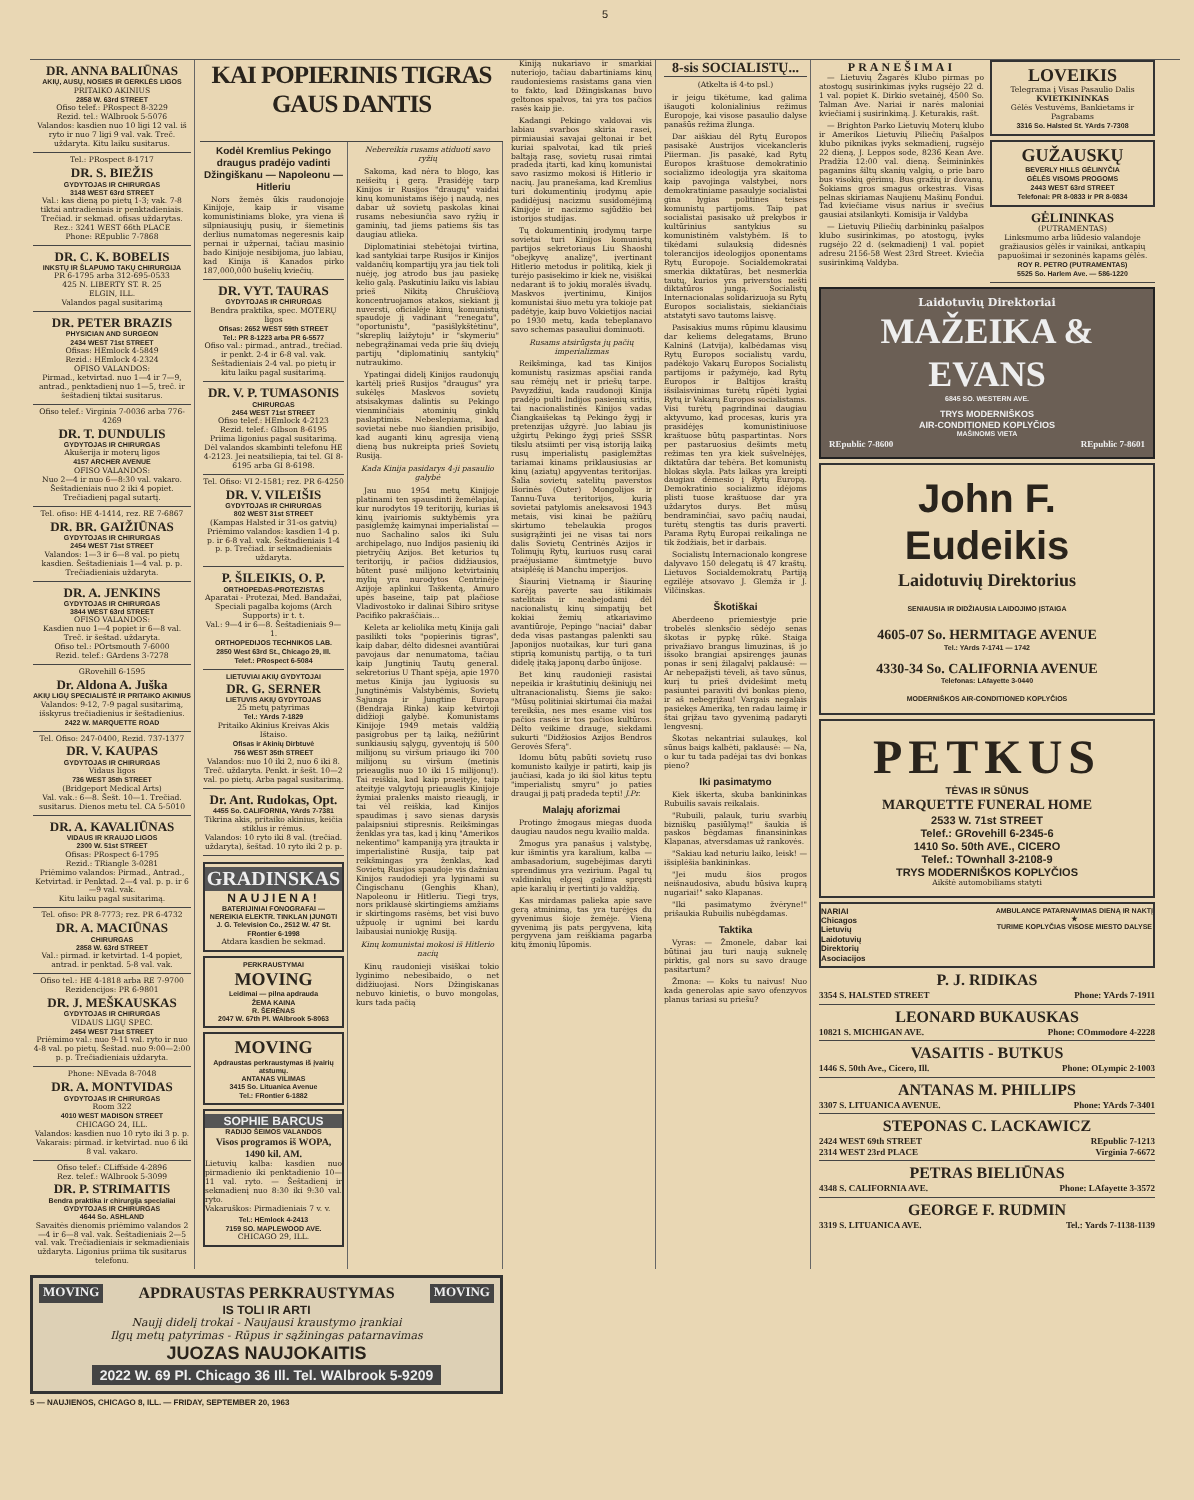5
DR. ANNA BALIŪNAS
AKIŲ, AUSŲ, NOSIES IR GERKLĖS LIGOS
PRITAIKO AKINIUS
2858 W. 63rd STREET
Ofiso telef.: PRospect 8-3229
Rezid. tel.: WAlbrook 5-5076
Valandos: kasdien nuo 10 ligi 12 val. iš ryto ir nuo 7 ligi 9 val. vak. Treč. uždaryta. Kitu laiku susitarus.
Tel.: PRospect 8-1717
DR. S. BIEŽIS
GYDYTOJAS IR CHIRURGAS
3148 WEST 63rd STREET
Val.: kas dieną po pietų 1-3; vak. 7-8 tiktai antradieniais ir penktadieniais. Trečiad. ir sekmad. ofisas uždarytas.
Rez.: 3241 WEST 66th PLACE
Phone: REpublic 7-7868
DR. C. K. BOBELIS
INKSTŲ IR ŠLAPUMO TAKŲ CHIRURGIJA
PR 6-1795 arba 312-695-0533
425 N. LIBERTY ST. R. 25
ELGIN, ILL.
Valandos pagal susitarimą
DR. PETER BRAZIS
PHYSICIAN AND SURGEON
2434 WEST 71st STREET
Ofisas: HEmlock 4-5849
Rezid.: HEmlock 4-2324
OFISO VALANDOS:
Pirmad., ketvirtad. nuo 1—4 ir 7—9, antrad., penktadienį nuo 1—5, treč. ir šeštadienį tiktai susitarus.
Ofiso telef.: Virginia 7-0036 arba 776-4269
DR. T. DUNDULIS
GYDYTOJAS IR CHIRURGAS
Akušerija ir moterų ligos
4157 ARCHER AVENUE
OFISO VALANDOS:
Nuo 2—4 ir nuo 6—8:30 val. vakaro. Šeštadieniais nuo 2 iki 4 popiet. Trečiadienį pagal sutartį.
Tel. ofiso: HE 4-1414, rez. RE 7-6867
DR. BR. GAIŽIŪNAS
GYDYTOJAS IR CHIRURGAS
2454 WEST 71st STREET
Valandos: 1—3 ir 6—8 val. po pietų kasdien. Šeštadieniais 1—4 val. p. p. Trečiadieniais uždaryta.
DR. A. JENKINS
GYDYTOJAS IR CHIRURGAS
3844 WEST 63rd STREET
OFISO VALANDOS:
Kasdien nuo 1—4 popiet ir 6—8 val. Treč. ir šeštad. uždaryta.
Ofiso tel.: POrtsmouth 7-6000
Rezid. telef.: GArdens 3-7278
GRovehill 6-1595
Dr. Aldona A. Juška
AKIŲ LIGŲ SPECIALISTĖ IR PRITAIKO AKINIUS
Valandos: 9-12, 7-9 pagal susitarimą, išskyrus trečiadienius ir šeštadienius.
2422 W. MARQUETTE ROAD
Tel. Ofiso: 247-0400, Rezid. 737-1377
DR. V. KAUPAS
GYDYTOJAS IR CHIRURGAS
Vidaus ligos
736 WEST 35th STREET
(Bridgeport Medical Arts)
Val. vak.: 6—8. Šešt. 10—1. Trečiad. susitarus. Dienos metu tel. CA 5-5010
DR. A. KAVALIŪNAS
VIDAUS IR KRAUJO LIGOS
2300 W. 51st STREET
Ofisas: PRospect 6-1795
Rezid.: TRiangle 3-0281
Priėmimo valandos: Pirmad., Antrad., Ketvirtad. ir Penktad. 2—4 val. p. p. ir 6—9 val. vak.
Kitu laiku pagal susitarimą.
Tel. ofiso: PR 8-7773; rez. PR 6-4732
DR. A. MACIŪNAS
CHIRURGAS
2858 W. 63rd STREET
Val.: pirmad. ir ketvirtad. 1-4 popiet, antrad. ir penktad. 5-8 val. vak.
Ofiso tel.: HE 4-1818 arba RE 7-9700
Rezidencijos: PR 6-9801
DR. J. MEŠKAUSKAS
GYDYTOJAS IR CHIRURGAS
VIDAUS LIGŲ SPEC.
2454 WEST 71st STREET
Priėmimo val.: nuo 9-11 val. ryto ir nuo 4-8 val. po pietų. Šeštad. nuo 9:00—2:00 p. p. Trečiadieniais uždaryta.
Phone: NEvada 8-7048
DR. A. MONTVIDAS
GYDYTOJAS IR CHIRURGAS
Room 322
4010 WEST MADISON STREET
CHICAGO 24, ILL.
Valandos: kasdien nuo 10 ryto iki 3 p. p. Vakarais: pirmad. ir ketvirtad. nuo 6 iki 8 val. vakaro.
Ofiso telef.: CLiffside 4-2896
Rez. telef.: WAlbrook 5-3099
DR. P. STRIMAITIS
Bendra praktika ir chirurgija specialiai GYDYTOJAS IR CHIRURGAS
4644 So. ASHLAND
Savaitės dienomis priėmimo valandos 2—4 ir 6—8 val. vak. Šeštadieniais 2—5 val. vak. Trečiadieniais ir sekmadieniais uždaryta. Ligonius priima tik susitarus telefonu.
KAI POPIERINIS TIGRAS GAUS DANTIS
Kiniją nukariavo ir smarkiai nuteriojo, tačiau dabartiniams kinų raudoniesiems rasistams gana vien to fakto, kad Džingiskanas buvo geltonos spalvos, tai yra tos pačios rasės kaip jie.
Kadangi Pekingo valdovai vis labiau svarbos skiria rasei, pirmiausiai savajai geltonai ir bet kuriai spalvotai, kad tik prieš baltąją rasę, sovietų rusai rimtai pradeda įtarti, kad kinų komunistai savo rasizmo mokosi iš Hitlerio ir nacių. Jau pranešama, kad Kremlius turi dokumentinių įrodymų apie padidėjusį nacizmu susidomėjimą Kinijoje ir nacizmo sąjūdžio bei istorijos studijas.
Tų dokumentinių įrodymų tarpe sovietai turi Kinijos komunistų partijos sekretoriaus Liu Shaoshi "obejkyvę analizę", įvertinant Hitlerio metodus ir politiką, kiek ji turėjo pasisekimo ir kiek ne, visiškai nedarant iš to jokių moralės išvadų. Maskvos įvertinimu, Kinijos komunistai šiuo metu yra tokioje pat padėtyje, kaip buvo Vokietijos naciai po 1930 metų, kada tebeplanavo savo schemas pasauliui dominuoti.
Rusams atsirūgsta jų pačių imperializmas
Reikšminga, kad tas Kinijos komunistų rasizmas apsčiai randa sau rėmėjų net ir priešų tarpe. Pavyzdžiui, kada raudonoji Kinija pradėjo pulti Indijos pasienių sritis, tai nacionalistinės Kinijos vadas Čiangkaišekas tą Pekingo žygį ir pretenzijas užgyrė. Juo labiau jis užgirtų Pekingo žygį prieš SSSR tikslu atsiimti per visą istoriją laiką rusų imperialistų pasiglemžtas tariamai kinams priklausiusias ar kinų (aziatų) apgyventas teritorijas. Šalia sovietų satelitų paverstos Išorinės (Outer) Mongolijos ir Tannu-Tuva teritorijos, kurią sovietai patylomis aneksavosi 1943 metais, visi kinai be pažiūrų skirtumo tebelaukia progos susigrąžinti jei ne visas tai nors dalis Sovietų Centrinės Azijos ir Tolimųjų Rytų, kuriuos rusų carai praėjusiame šimtmetyje buvo atsiplėšę iš Manchu imperijos.
Šiaurinį Vietnamą ir Šiaurinę Korėją paverte sau ištikimais satelitais ir neabejodami dėl nacionalistų kinų simpatijų bet kokiai žemių atkariavimo avantiūroje, Pepingo "naciai" dabar deda visas pastangas palenkti sau Japonijos nuotaikas, kur turi gana stiprią komunistų partiją, o ta turi didelę įtaką japonų darbo ūnijose.
Bet kinų raudonieji rasistai nepeikia ir kraštutinių dešiniųjų nei ultranacionalistų. Šiems jie sako: "Mūsų politiniai skirtumai čia mažai tereikšia, nes mes esame visi tos pačios rasės ir tos pačios kultūros. Dėlto veikime drauge, siekdami sukurti "Didžiosios Azijos Bendros Gerovės Sferą".
Idomu būtų pabūti sovietų ruso komunisto kailyje ir patirti, kaip jis jaučiasi, kada jo iki šiol kitus teptu "imperialistų smyru" jo paties draugai jį patį pradeda tepti! J.Pr.
Malajų aforizmai
Protingo žmogaus miegas duoda daugiau naudos negu kvailio malda.
Žmogus yra panašus į valstybę, kur išmintis yra karalium, kalba — ambasadorium, sugebėjimas daryti sprendimus yra vezirium. Pagal tų valdininkų elgesį galima spręsti apie karalių ir įvertinti jo valdžią.
Kas mirdamas palieka apie save gerą atminimą, tas yra turėjęs du gyvenimus šioje žemėje. Vieną gyvenimą jis pats pergyvena, kitą pergyvena jam reiškiama pagarba kitų žmonių lūpomis.
8-sis SOCIALISTŲ...
(Atkelta iš 4-to psl.)
ir jeigu tikėtume, kad galima išaugoti kolonialinius režimus Europoje, kai visose pasaulio dalyse panašūs režima žlunga.
Dar aiškiau dėl Rytų Europos pasisakė Austrijos vicekancleris Piierman. Jis pasakė, kad Rytų Europos kraštuose demokratinio socializmo ideologija yra skaitoma kaip pavojinga valstybei, nors demokratiniame pasaulyje socialistai gina lygias politines teises komunistų partijoms. Taip pat socialistai pasisako už prekybos ir kultūrinius santykius su komunistinėm valstybėm. Iš to tikėdami sulauksią didesnės tolerancijos ideologijos oponentams Rytų Europoje. Socialdemokratai smerkia diktatūras, bet nesmerkia tautų, kurios yra priverstos nešti diktatūros jungą. Socialistų Internacionalas solidarizuoja su Rytų Europos socialistais, siekiančiais atstatyti savo tautoms laisvę.
Pasisakius mums rūpimu klausimu dar keliems delegatams, Bruno Kalninš (Latvija), kalbėdamas visų Rytų Europos socialistų vardu, padėkojo Vakarų Europos Socialistų partijoms ir pažymėjo, kad Rytų Europos ir Baltijos kraštų išsilaisvinimas turėtų rūpėti lygiai Rytų ir Vakarų Europos socialistams. Visi turėtų pagrindinai daugiau aktyvumo, kad procesas, kuris yra prasidėjęs komunistiniuose kraštuose būtų paspartintas. Nors per pastaruosius dešimts metų režimas ten yra kiek sušvelnėjęs, diktatūra dar tebėra. Bet komunistų blokas skyla. Pats laikas yra kreipti daugiau dėmesio į Rytų Europą. Demokratinio socializmo idėjoms plisti tuose kraštuose dar yra uždarytos durys. Bet mūsų bendraminčiai, savo pačių naudai, turėtų stengtis tas duris praverti. Parama Rytų Europai reikalinga ne tik žodžiais, bet ir darbais.
Socialistų Internacionalo kongrese dalyvavo 150 delegatų iš 47 kraštų. Lietuvos Socialdemokratų Partiją egzilėje atsovavo J. Glemža ir J. Vilčinskas.
Škotiškai
Aberdeeno priemiestyje prie trobelės slenksčio sėdėjo senas škotas ir pypkę rūkė. Staiga privažiavo brangus limuzinas, iš jo išsoko brangiai apsirengęs jaunas ponas ir senį žilagalvį paklausė: — Ar nebepažįsti tėveli, aš tavo sūnus, kurį tu prieš dvidešimt metų pasiuntei paraviti dvi bonkas pieno, ir aš nebegrįžau! Vargais negalais pasiekęs Ameriką, ten radau laimę ir štai grįžau tavo gyvenimą padaryti lengvesnį.
Škotas nekantriai sulaukęs, kol sūnus baigs kalbėti, paklausė: — Na, o kur tu tada padėjai tas dvi bonkas pieno?
Iki pasimatymo
Kiek iškerta, skuba bankininkas Rubuilis savais reikalais.
"Rubuili, palauk, turiu svarbių bizniškų pasiūlymą!" šaukia iš paskos bėgdamas finansininkas Klapanas, atversdamas už rankovės.
"Sakiau kad neturiu laiko, leisk! — išsiplėšia bankininkas.
"Jei mudu šios progos neišnaudosiva, abudu būsiva kuprą nugariai!" sako Klapanas.
"Iki pasimatymo žvėryne!" prišaukia Rubuilis nubėgdamas.
Taktika
Vyras: — Žmonele, dabar kai būtinai jau turi naują suknelę pirktis, gal nors su savo drauge pasitartum?
Žmona: — Koks tu naivus! Nuo kada generolas apie savo ofenzyvos planus tariasi su priešu?
PRANEŠIMAI
— Lietuvių Žagarės Klubo pirmas po atostogų susirinkimas įvyks rugsėjo 22 d. 1 val. popiet K. Dirkio svetainėj, 4500 So. Talman Ave. Nariai ir narės maloniai kviečiami į susirinkimą. J. Keturakis, rašt.
— Brighton Parko Lietuvių Moterų klubo ir Amerikos Lietuvių Piliečių Pašalpos klubo piknikas įvyks sekmadienį, rugsėjo 22 dieną, J. Leppos sode, 8236 Kean Ave. Pradžia 12:00 val. dieną. Šeimininkės pagamins šiltų skanių valgių, o prie baro bus visokių gėrimų. Bus gražių ir dovanų. Šokiams gros smagus orkestras. Visas pelnas skiriamas Naujienų Mašinų Fondui. Tad kviečiame visus narius ir svečius gausiai atsilankyti. Komisija ir Valdyba
— Lietuvių Piliečių darbininkų pašalpos klubo susirinkimas, po atostogų, įvyks rugsėjo 22 d. (sekmadienį) 1 val. popiet adresu 2156-58 West 23rd Street. Kviečia susirinkimą Valdyba.
LOVEIKIS
Telegrama į Visas Pasaulio Dalis
KVIETKININKAS
Gėlės Vestuvėms, Bankietams ir Pagrabams
3316 So. Halsted St. YArds 7-7308
GUŽAUSKŲ
BEVERLY HILLS GĖLINYČIA
GĖLĖS VISOMS PROGOMS
2443 WEST 63rd STREET
Telefonai: PR 8-0833 ir PR 8-0834
GĖLININKAS
(PUTRAMENTAS)
Linksmumo arba liūdesio valandoje gražiausios gėlės ir vainikai, antkapių papuošimai ir sezoninės kapams gėlės.
ROY R. PETRO (PUTRAMENTAS)
5525 So. Harlem Ave. — 586-1220
Laidotuvių Direktoriai
MAŽEIKA & EVANS
6845 SO. WESTERN AVE.
TRYS MODERNIŠKOS
AIR-CONDITIONED KOPLYČIOS
MAŠINOMS VIETA
REpublic 7-8600 REpublic 7-8601
John F. Eudeikis
Laidotuvių Direktorius
SENIAUSIA IR DIDŽIAUSIA LAIDOJIMO ĮSTAIGA
4605-07 So. HERMITAGE AVENUE
Tel.: YArds 7-1741 — 1742
4330-34 So. CALIFORNIA AVENUE
Telefonas: LAfayette 3-0440
MODERNIŠKOS AIR-CONDITIONED KOPLYČIOS
PETKUS
TĖVAS IR SŪNUS
MARQUETTE FUNERAL HOME
2533 W. 71st STREET
Telef.: GRovehill 6-2345-6
1410 So. 50th AVE., CICERO
Telef.: TOwnhall 3-2108-9
TRYS MODERNIŠKOS KOPLYČIOS
Aikštė automobiliams statyti
NARIAI
Chicagos
Lietuvių
Laidotuvių
Direktorių
Asociacijos
AMBULANCE PATARNAVIMAS DIENĄ IR NAKTĮ
★
TURIME KOPLYČIAS VISOSE MIESTO DALYSE
P. J. RIDIKAS
3354 S. HALSTED STREET Phone: YArds 7-1911
LEONARD BUKAUSKAS
10821 S. MICHIGAN AVE. Phone: COmmodore 4-2228
VASAITIS - BUTKUS
1446 S. 50th Ave., Cicero, Ill. Phone: OLympic 2-1003
ANTANAS M. PHILLIPS
3307 S. LITUANICA AVENUE. Phone: YArds 7-3401
STEPONAS C. LACKAWICZ
2424 WEST 69th STREET REpublic 7-1213
2314 WEST 23rd PLACE Virginia 7-6672
PETRAS BIELIŪNAS
4348 S. CALIFORNIA AVE. Phone: LAfayette 3-3572
GEORGE F. RUDMIN
3319 S. LITUANICA AVE. Tel.: Yards 7-1138-1139
Kodėl Kremlius Pekingo draugus pradėjo vadinti Džingiškanu — Napoleonu — Hitleriu
Nors žemės ūkis raudonojoje Kinijoje, kaip ir visame komunistiniams bloke, yra viena iš silpniausiųjų pusių, ir šiemetinis derlius numatomas negeresnis kaip pernai ir užpernai, tačiau masinio bado Kinijoje nesibijoma, juo labiau, kad Kinija iš Kanados pirko 187,000,000 bušelių kviečių.
DR. VYT. TAURAS
GYDYTOJAS IR CHIRURGAS
Bendra praktika, spec. MOTERŲ ligos
Ofisas: 2652 WEST 59th STREET
Tel.: PR 8-1223 arba PR 6-5577
Ofiso val.: pirmad., antrad., trečiad. ir penkt. 2-4 ir 6-8 val. vak. Šeštadieniais 2-4 val. po pietų ir kitu laiku pagal susitarimą.
DR. V. P. TUMASONIS
CHIRURGAS
2454 WEST 71st STREET
Ofiso telef.: HEmlock 4-2123
Rezid. telef.: GIbson 8-6195
Priima ligonius pagal susitarimą. Dėl valandos skambinti telefonu HE 4-2123. Jei neatsiliepia, tai tel. GI 8-6195 arba GI 8-6198.
Tel. Ofiso: VI 2-1581; rez. PR 6-4250
DR. V. VILEIŠIS
GYDYTOJAS IR CHIRURGAS
802 WEST 31st STREET
(Kampas Halsted ir 31-os gatvių)
Priėmimo valandos: kasdien 1-4 p. p. ir 6-8 val. vak. Šeštadieniais 1-4 p. p. Trečiad. ir sekmadieniais uždaryta.
P. ŠILEIKIS, O. P.
ORTHOPEDAS-PROTEZISTAS
Aparatai - Protezai, Med. Bandažai, Speciali pagalba kojoms (Arch Supports) ir t. t.
Val.: 9—4 ir 6—8. Šeštadieniais 9—1.
ORTHOPEDIJOS TECHNIKOS LAB.
2850 West 63rd St., Chicago 29, Ill.
Telef.: PRospect 6-5084
LIETUVIAI AKIŲ GYDYTOJAI
DR. G. SERNER
LIETUVIS AKIŲ GYDYTOJAS
25 metų patyrimas
Tel.: YArds 7-1829
Pritaiko Akinius Kreivas Akis Ištaiso.
Ofisas ir Akinių Dirbtuvė
756 WEST 35th STREET
Valandos: nuo 10 iki 2, nuo 6 iki 8. Treč. uždaryta. Penkt. ir šešt. 10—2 val. po pietų. Arba pagal susitarimą.
Dr. Ant. Rudokas, Opt.
4455 So. CALIFORNIA, YArds 7-7381
Tikrina akis, pritaiko akinius, keičia stiklus ir rėmus.
Valandos: 10 ryto iki 8 val. (trečiad. uždaryta), šeštad. 10 ryto iki 2 p. p.
GRADINSKAS
NAUJIENA!
BATERIJINIAI FONOGRAFAI — NEREIKIA ELEKTR. TINKLAN ĮJUNGTI
J. G. Television Co., 2512 W. 47 St.
FRontier 6-1998
Atdara kasdien be sekmad.
PERKRAUSTYMAI
MOVING
Leidimai — pilna apdrauda
ŽEMA KAINA
R. ŠERĖNAS
2047 W. 67th Pl. WAlbrook 5-8063
MOVING
Apdraustas perkraustymas iš įvairių atstumų.
ANTANAS VILIMAS
3415 So. Lituanica Avenue
Tel.: FRontier 6-1882
SOPHIE BARCUS
RADIJO ŠEIMOS VALANDOS
Visos programos iš WOPA, 1490 kil. AM.
Lietuvių kalba: kasdien nuo pirmadienio iki penktadienio 10—11 val. ryto. — Šeštadienį ir sekmadienį nuo 8:30 iki 9:30 val. ryto.
Vakaruškos: Pirmadieniais 7 v. v.
Tel.: HEmlock 4-2413
7159 SO. MAPLEWOOD AVE.
CHICAGO 29, ILL.
Nebereikia rusams atiduoti savo ryžių
Sakoma, kad nėra to blogo, kas neišeitų į gerą. Prasidėję tarp Kinijos ir Rusijos "draugų" vaidai kinų komunistams išėjo į naudą, nes dabar už sovietų paskolas kinai rusams nebesiunčia savo ryžių ir gaminių, tad jiems patiems šis tas daugiau atlieka.
Diplomatiniai stebėtojai tvirtina, kad santykiai tarpe Rusijos ir Kinijos valdančių kompartijų yra jau tiek toli nuėję, jog atrodo bus jau pasiekę kelio galą. Paskutiniu laiku vis labiau prieš Nikitą Chruščiovą koncentruojamos atakos, siekiant jį nuversti, oficialėje kinų komunistų spaudoje jį vadinant "renegatu", "oportunistu", "pasišlykštėtinu", "skreplių laižytoju" ir "skymeriu" nebegrąžinamai veda prie šių dviejų partijų "diplomatinių santykių" nutraukimo.
Ypatingai didelį Kinijos raudonųjų kartėlį prieš Rusijos "draugus" yra sukėlęs Maskvos sovietų atsisakymas dalintis su Pekingo vienminčiais atominių ginklų paslaptimis. Nebeslepiama, kad sovietai nebe nuo šiandien prisibijo, kad auganti kinų agresija vieną dieną bus nukreipta prieš Sovietų Rusiją.
Kada Kinija pasidarys 4-ji pasaulio galybė
Jau nuo 1954 metų Kinijoje platinami ten spausdinti žemėlapiai, kur nurodytos 19 teritorijų, kurias iš kinų įvairiomis suktybėmis yra pasiglemžę kaimynai imperialistai — nuo Sachalino salos iki Sulu archipelago, nuo Indijos pasienių iki pietryčių Azijos. Bet keturios tų teritorijų, ir pačios didžiausios, būtent pusė milijono ketvirtainių mylių yra nurodytos Centrinėje Azijoje aplinkui Taškentą, Amuro upės baseine, taip pat plačiose Vladivostoko ir dalinai Sibiro srityse Pacifiko pakraščiais...
Keleta ar keliolika metų Kinija gali pasilikti toks "popierinis tigras", kaip dabar, dėlto didesnei avantiūrai pavojaus dar nenumatoma, tačiau kaip Jungtinių Tautų general. sekretorius U Thant spėja, apie 1970 metus Kinija jau lygiuosis su Jungtinėmis Valstybėmis, Sovietų Sąjunga ir Jungtine Europa (Bendraja Rinka) kaip ketvirtoji didžioji galybė. Komunistams Kinijoje 1949 metais valdžią pasigrobus per tą laiką, nežiūrint sunkiausių sąlygų, gyventojų iš 500 milijonų su viršum priaugo iki 700 milijonų su viršum (metinis prieauglis nuo 10 iki 15 milijonų!). Tai reiškia, kad kaip praeityje, taip ateityje valgytojų prieauglis Kinijoje žymiai pralenks maisto rieauglį, ir tai vėl reiškia, kad Kinijos spaudimas į savo sienas darysis palaipsniui stipresnis. Reikšmingas ženklas yra tas, kad į kinų "Amerikos nekentimo" kampaniją yra įtraukta ir imperialistinė Rusija, taip pat reikšmingas yra ženklas, kad Sovietų Rusijos spaudoje vis dažniau Kinijos raudodieji yra lyginami su Čingischanu (Genghis Khan), Napoleonu ir Hitleriu. Tiegi trys, nors priklausė skirtingiems amžiams ir skirtingoms rasėms, bet visi buvo užpuolę ir ugnimi bei kardu laibausiai nuniokję Rusiją.
Kinų komunistai mokosi iš Hitlerio nacių
Kinų raudonieji visiškai tokio lyginimo nebesibaido, o net didžiuojasi. Nors Džingiskanas nebuvo kinietis, o buvo mongolas, kurs tada pačią
MOVING APDRAUSTAS PERKRAUSTYMAS MOVING
IS TOLI IR ARTI
Naujį didelį trokai - Naujausi kraustymo įrankiai
Ilgų metų patyrimas - Rūpus ir sąžiningas patarnavimas
JUOZAS NAUJOKAITIS
2022 W. 69 Pl. Chicago 36 Ill. Tel. WAlbrook 5-9209
5 — NAUJIENOS, CHICAGO 8, ILL. — FRIDAY, SEPTEMBER 20, 1963